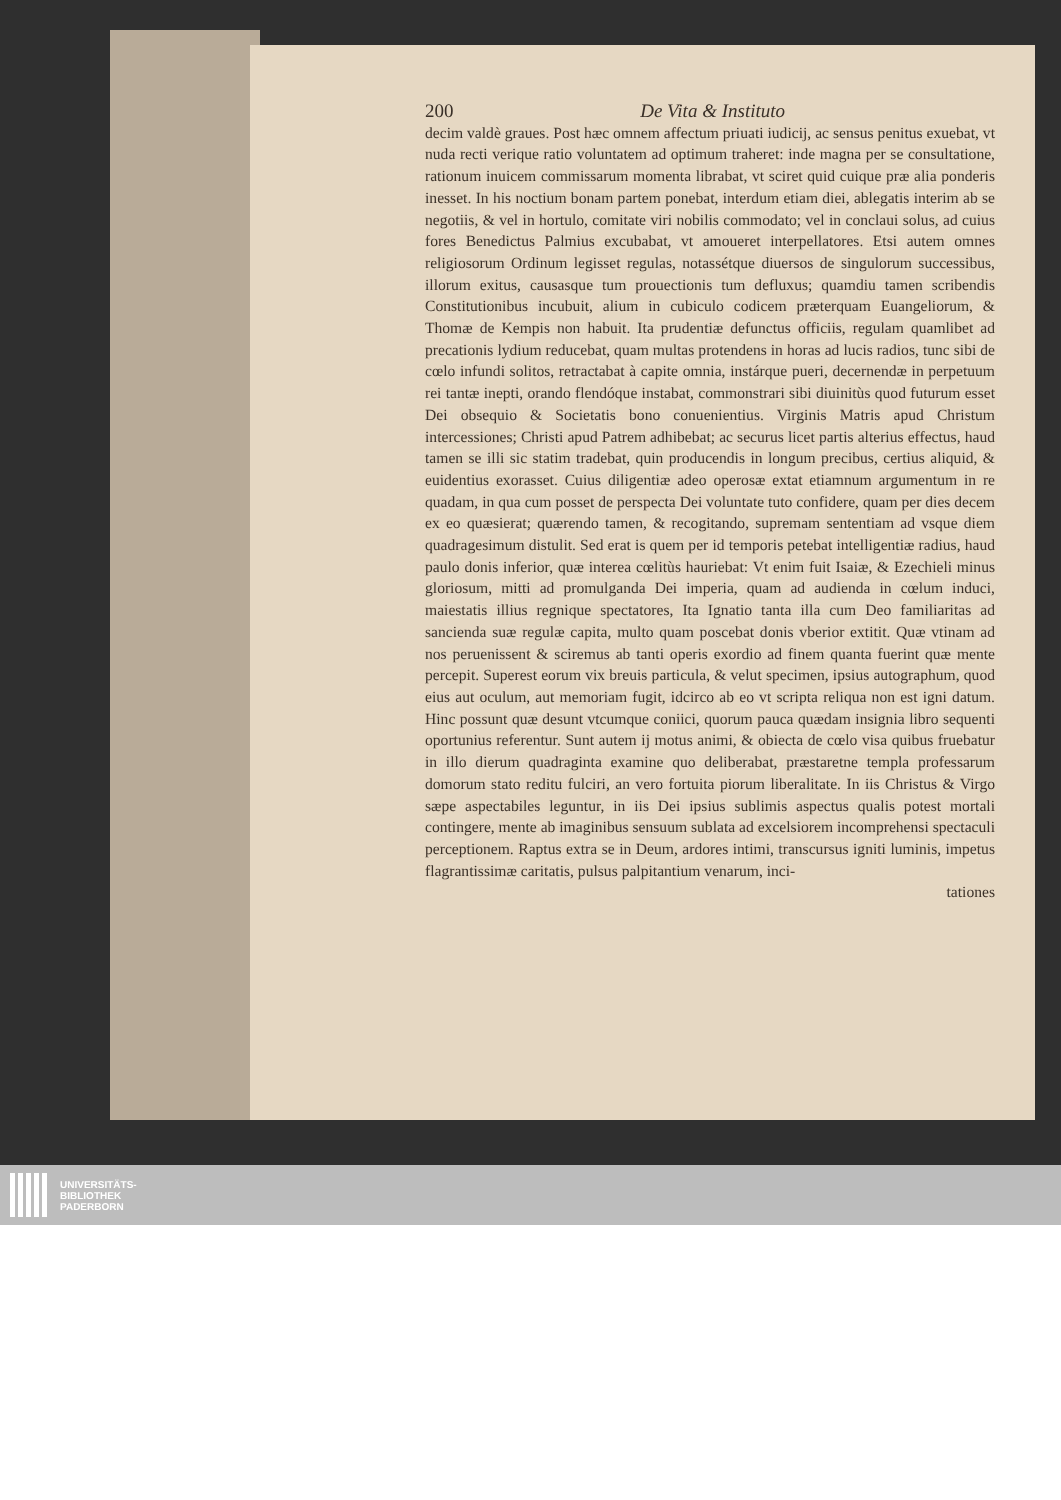200 De Vita & Instituto
decim valdè graues. Post hæc omnem affectum priuati iudicij, ac sensus penitus exuebat, vt nuda recti verique ratio voluntatem ad optimum traheret: inde magna per se consultatione, rationum inuicem commissarum momenta librabat, vt sciret quid cuique præ alia ponderis inesset. In his noctium bonam partem ponebat, interdum etiam diei, ablegatis interim ab se negotiis, & vel in hortulo, comitate viri nobilis commodato; vel in conclaui solus, ad cuius fores Benedictus Palmius excubabat, vt amoueret interpellatores. Etsi autem omnes religiosorum Ordinum legisset regulas, notassétque diuersos de singulorum successibus, illorum exitus, causasque tum prouectionis tum defluxus; quamdiu tamen scribendis Constitutionibus incubuit, alium in cubiculo codicem præterquam Euangeliorum, & Thomæ de Kempis non habuit. Ita prudentiæ defunctus officiis, regulam quamlibet ad precationis lydium reducebat, quam multas protendens in horas ad lucis radios, tunc sibi de cœlo infundi solitos, retractabat à capite omnia, instárque pueri, decernendæ in perpetuum rei tantæ inepti, orando flendóque instabat, commonstrari sibi diuinitùs quod futurum esset Dei obsequio & Societatis bono conuenientius. Virginis Matris apud Christum intercessiones; Christi apud Patrem adhibebat; ac securus licet partis alterius effectus, haud tamen se illi sic statim tradebat, quin producendis in longum precibus, certius aliquid, & euidentius exorasset. Cuius diligentiæ adeo operosæ extat etiamnum argumentum in re quadam, in qua cum posset de perspecta Dei voluntate tuto confidere, quam per dies decem ex eo quæsierat; quærendo tamen, & recogitando, supremam sententiam ad vsque diem quadragesimum distulit. Sed erat is quem per id temporis petebat intelligentiæ radius, haud paulo donis inferior, quæ interea cœlitùs hauriebat: Vt enim fuit Isaiæ, & Ezechieli minus gloriosum, mitti ad promulganda Dei imperia, quam ad audienda in cœlum induci, maiestatis illius regnique spectatores, Ita Ignatio tanta illa cum Deo familiaritas ad sancienda suæ regulæ capita, multo quam poscebat donis vberior extitit. Quæ vtinam ad nos peruenissent & sciremus ab tanti operis exordio ad finem quanta fuerint quæ mente percepit. Superest eorum vix breuis particula, & velut specimen, ipsius autographum, quod eius aut oculum, aut memoriam fugit, idcirco ab eo vt scripta reliqua non est igni datum. Hinc possunt quæ desunt vtcumque coniici, quorum pauca quædam insignia libro sequenti oportunius referentur. Sunt autem ij motus animi, & obiecta de cœlo visa quibus fruebatur in illo dierum quadraginta examine quo deliberabat, præstaretne templa professarum domorum stato reditu fulciri, an vero fortuita piorum liberalitate. In iis Christus & Virgo sæpe aspectabiles leguntur, in iis Dei ipsius sublimis aspectus qualis potest mortali contingere, mente ab imaginibus sensuum sublata ad excelsiorem incomprehensi spectaculi perceptionem. Raptus extra se in Deum, ardores intimi, transcursus igniti luminis, impetus flagrantissimæ caritatis, pulsus palpitantium venarum, inci-
tationes
UNIVERSITÄTS-
BIBLIOTHEK
PADERBORN